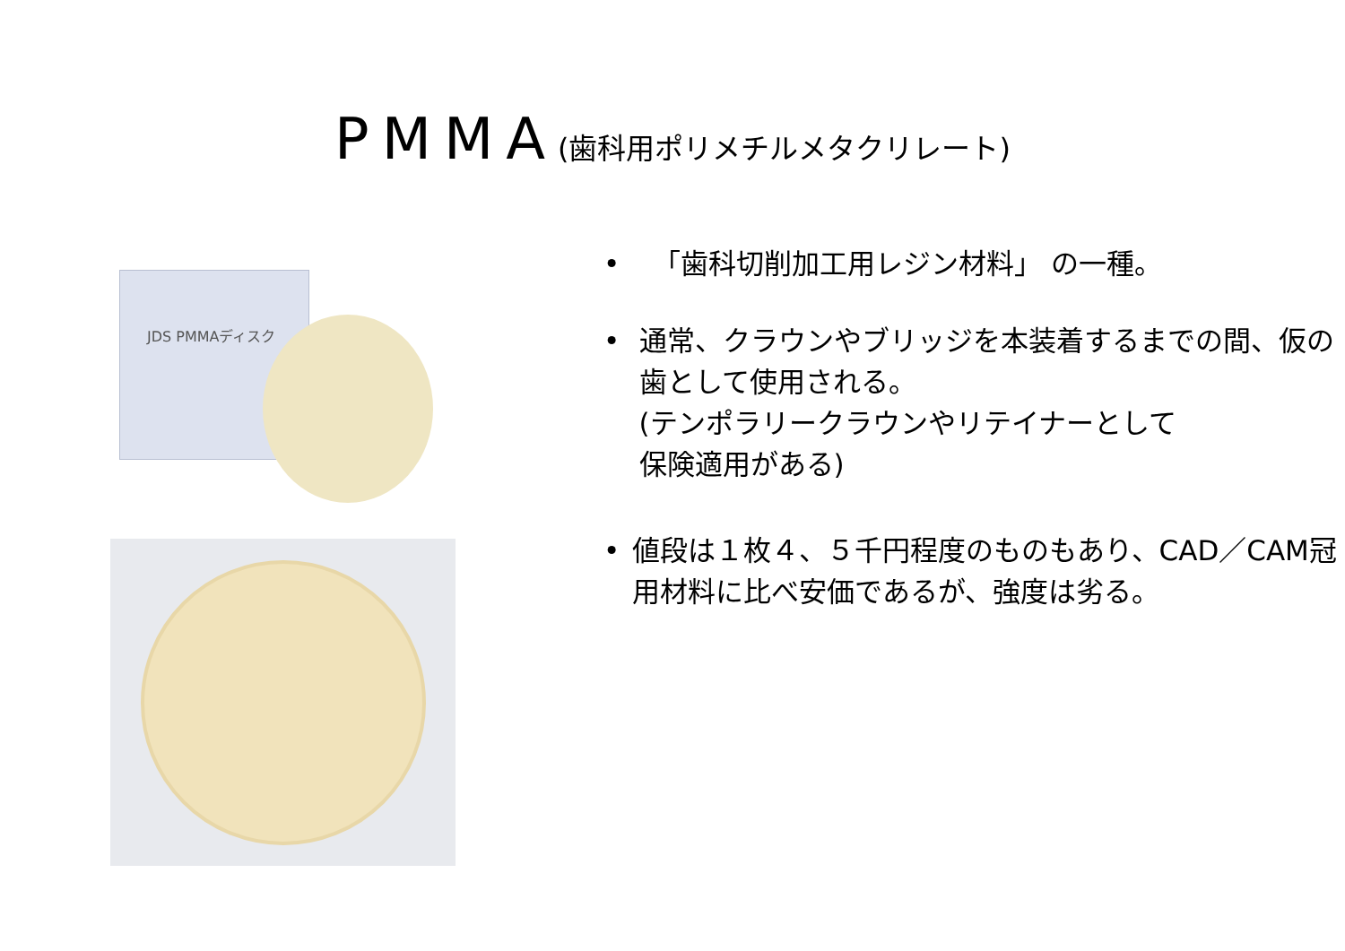PMMA(歯科用ポリメチルメタクリレート)
JDS PMMAディスク
• 「歯科切削加工用レジン材料」 の一種。
• 通常、クラウンやブリッジを本装着するまでの間、仮の歯として使用される。
(テンポラリークラウンやリテイナーとして
保険適用がある)
• 値段は１枚４、５千円程度のものもあり、CAD／CAM冠用材料に比べ安価であるが、強度は劣る。